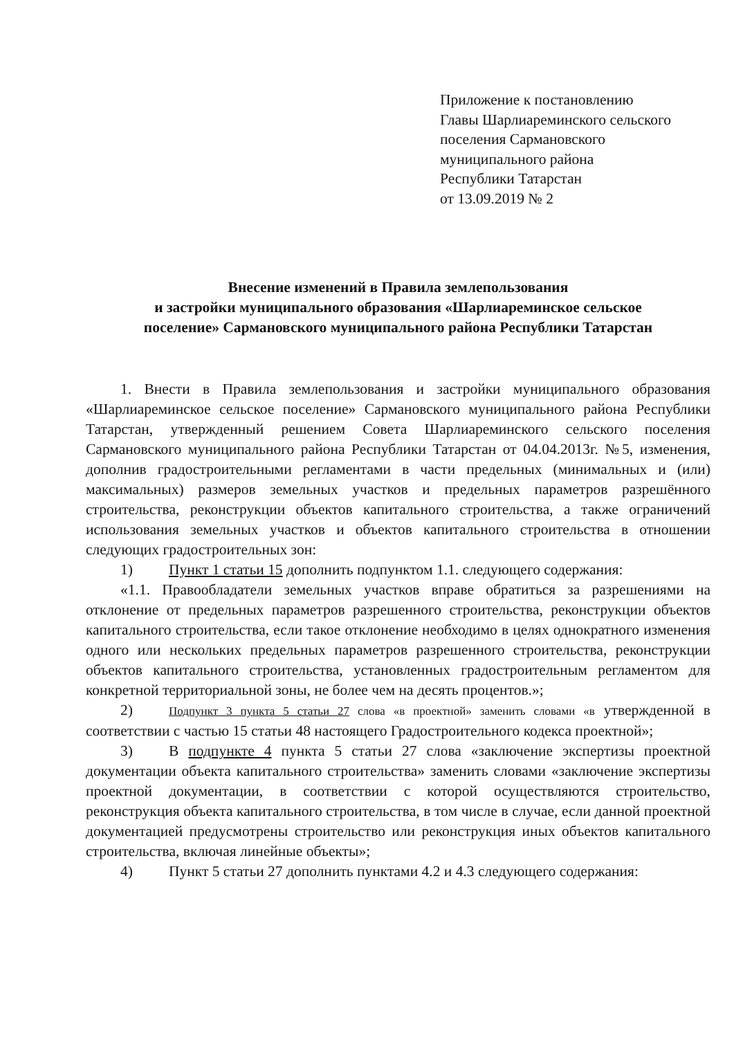Приложение к постановлению
Главы Шарлиареминского сельского
поселения Сармановского
муниципального района
Республики Татарстан
от 13.09.2019 № 2
Внесение изменений в Правила землепользования
и застройки муниципального образования «Шарлиареминское сельское
поселение» Сармановского муниципального района Республики Татарстан
1. Внести в Правила землепользования и застройки муниципального образования «Шарлиареминское сельское поселение» Сармановского муниципального района Республики Татарстан, утвержденный решением Совета Шарлиареминского сельского поселения Сармановского муниципального района Республики Татарстан от 04.04.2013г. №5, изменения, дополнив градостроительными регламентами в части предельных (минимальных и (или) максимальных) размеров земельных участков и предельных параметров разрешённого строительства, реконструкции объектов капитального строительства, а также ограничений использования земельных участков и объектов капитального строительства в отношении следующих градостроительных зон:
1) Пункт 1 статьи 15 дополнить подпунктом 1.1. следующего содержания:
«1.1. Правообладатели земельных участков вправе обратиться за разрешениями на отклонение от предельных параметров разрешенного строительства, реконструкции объектов капитального строительства, если такое отклонение необходимо в целях однократного изменения одного или нескольких предельных параметров разрешенного строительства, реконструкции объектов капитального строительства, установленных градостроительным регламентом для конкретной территориальной зоны, не более чем на десять процентов.»;
2) Подпункт 3 пункта 5 статьи 27 слова «в проектной» заменить словами «в утвержденной в соответствии с частью 15 статьи 48 настоящего Градостроительного кодекса проектной»;
3) В подпункте 4 пункта 5 статьи 27 слова «заключение экспертизы проектной документации объекта капитального строительства» заменить словами «заключение экспертизы проектной документации, в соответствии с которой осуществляются строительство, реконструкция объекта капитального строительства, в том числе в случае, если данной проектной документацией предусмотрены строительство или реконструкция иных объектов капитального строительства, включая линейные объекты»;
4) Пункт 5 статьи 27 дополнить пунктами 4.2 и 4.3 следующего содержания: